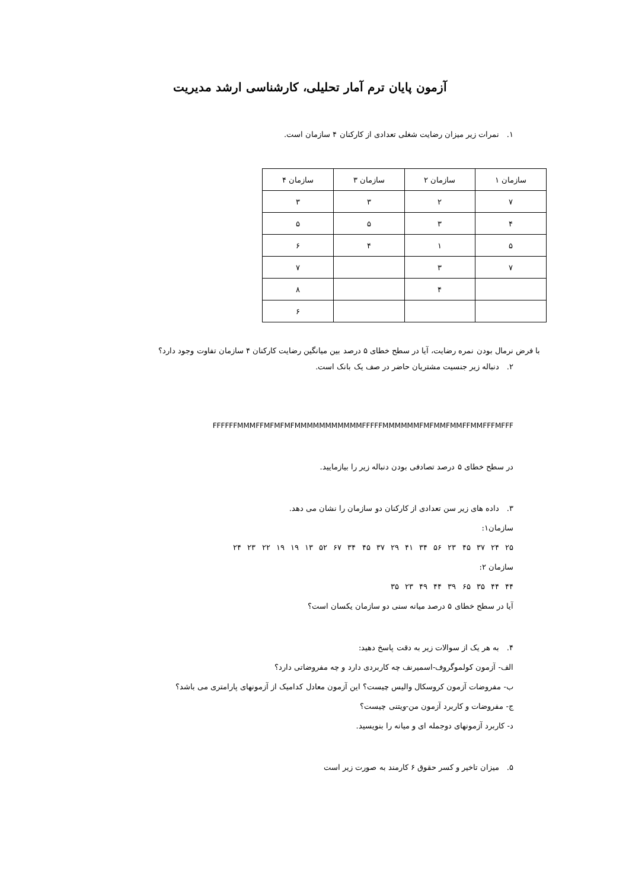آزمون پایان ترم آمار تحلیلی، کارشناسی ارشد مدیریت
۱. نمرات زیر میزان رضایت شغلی تعدادی از کارکنان ۴ سازمان است.
| سازمان ۱ | سازمان ۲ | سازمان ۳ | سازمان ۴ |
| --- | --- | --- | --- |
| ۷ | ۲ | ۳ | ۳ |
| ۴ | ۳ | ۵ | ۵ |
| ۵ | ۱ | ۴ | ۶ |
| ۷ | ۳ | | ۷ |
| | ۴ | | ۸ |
| | | | ۶ |
با فرض نرمال بودن نمره رضایت، آیا در سطح خطای ۵ درصد بین میانگین رضایت کارکنان ۴ سازمان تفاوت وجود دارد؟
۲. دنباله زیر جنسیت مشتریان حاضر در صف یک بانک است.
FFFFFFMMMFFMFMFMFMMMMMMMMMMMFFFFFMMMMMMFMFMMFMMFFMMFFFMFFF
در سطح خطای ۵ درصد تصادفی بودن دنباله زیر را بیازمایید.
۳. داده های زیر سن تعدادی از کارکنان دو سازمان را نشان می دهد.
سازمان۱:
۲۵ ۲۴ ۳۷ ۴۵ ۲۳ ۵۶ ۳۴ ۴۱ ۲۹ ۳۷ ۴۵ ۳۴ ۶۷ ۵۲ ۱۳ ۱۹ ۱۹ ۲۲ ۲۳ ۲۴
سازمان ۲:
۴۴ ۴۴ ۳۵ ۶۵ ۳۹ ۴۴ ۴۹ ۲۳ ۳۵
آیا در سطح خطای ۵ درصد میانه سنی دو سازمان یکسان است؟
۴. به هر یک از سوالات زیر به دقت پاسخ دهید:
الف- آزمون کولموگروف-اسمیرنف چه کاربردی دارد و چه مفروضاتی دارد؟
ب- مفروضات آزمون کروسکال والیس چیست؟ این آزمون معادل کدامیک از آزمونهای پارامتری می باشد؟
ج- مفروضات و کاربرد آزمون من-ویتنی چیست؟
د- کاربرد آزمونهای دوجمله ای و میانه را بنویسید.
۵. میزان تاخیر و کسر حقوق ۶ کارمند به صورت زیر است